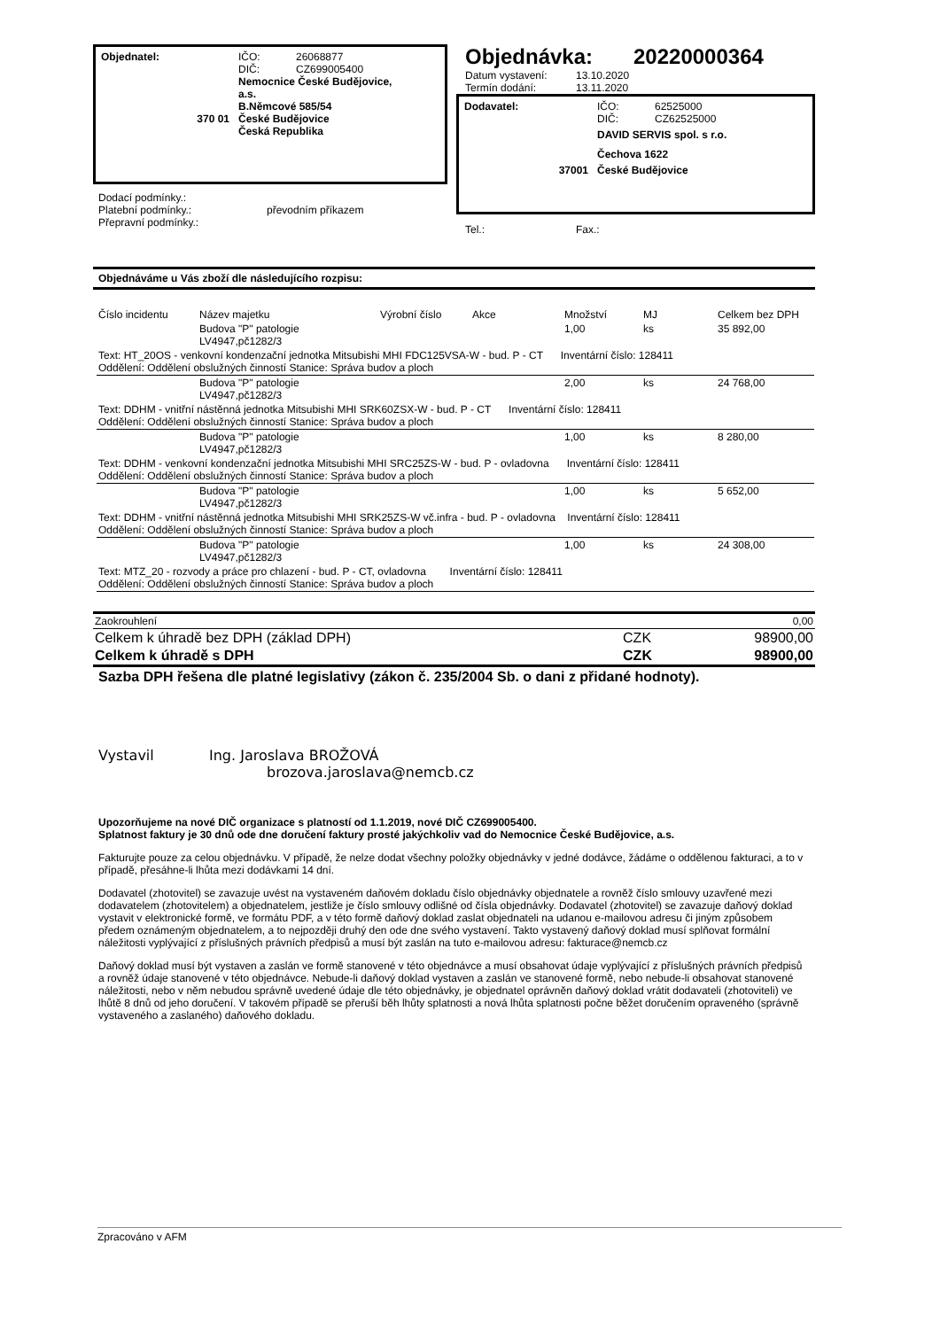Objednatel: IČO:
DIČ:
26068877
CZ699005400
Nemocnice České Budějovice,
a.s.
B.Němcové 585/54
370 01 České Budějovice
Česká Republika
Dodací podmínky.:
Platební podmínky.:
Přepravní podmínky.:
převodním příkazem
Objednávka: 20220000364
Datum vystavení:
Termín dodání:
13.10.2020
13.11.2020
Dodavatel: IČO:
DIČ:
62525000
CZ62525000
DAVID SERVIS spol. s r.o.
Čechova 1622
37001 České Budějovice
Tel.: Fax.:
Objednáváme u Vás zboží dle následujícího rozpisu:
| Číslo incidentu | Název majetku | Výrobní číslo | Akce | Množství | MJ | Celkem bez DPH |
| --- | --- | --- | --- | --- | --- | --- |
| | Budova "P" patologie LV4947,pč1282/3 | | | 1,00 | ks | 35 892,00 |
| Text: HT_20OS - venkovní kondenzační jednotka Mitsubishi MHI FDC125VSA-W - bud. P - CT Inventární číslo: 128411 Oddělení: Oddělení obslužných činností Stanice: Správa budov a ploch | | | | | | |
| | Budova "P" patologie LV4947,pč1282/3 | | | 2,00 | ks | 24 768,00 |
| Text: DDHM - vnitřní nástěnná jednotka Mitsubishi MHI SRK60ZSX-W - bud. P - CT Inventární číslo: 128411 Oddělení: Oddělení obslužných činností Stanice: Správa budov a ploch | | | | | | |
| | Budova "P" patologie LV4947,pč1282/3 | | | 1,00 | ks | 8 280,00 |
| Text: DDHM - venkovní kondenzační jednotka Mitsubishi MHI SRC25ZS-W - bud. P - ovladovna Inventární číslo: 128411 Oddělení: Oddělení obslužných činností Stanice: Správa budov a ploch | | | | | | |
| | Budova "P" patologie LV4947,pč1282/3 | | | 1,00 | ks | 5 652,00 |
| Text: DDHM - vnitřní nástěnná jednotka Mitsubishi MHI SRK25ZS-W vč.infra - bud. P - ovladovna Inventární číslo: 128411 Oddělení: Oddělení obslužných činností Stanice: Správa budov a ploch | | | | | | |
| | Budova "P" patologie LV4947,pč1282/3 | | | 1,00 | ks | 24 308,00 |
| Text: MTZ_20 - rozvody a práce pro chlazení - bud. P - CT, ovladovna Inventární číslo: 128411 Oddělení: Oddělení obslužných činností Stanice: Správa budov a ploch | | | | | | |
| Zaokrouhlení | | 0,00 |
| Celkem k úhradě bez DPH (základ DPH) | CZK | 98900,00 |
| Celkem k úhradě s DPH | CZK | 98900,00 |
Sazba DPH řešena dle platné legislativy (zákon č. 235/2004 Sb. o dani z přidané hodnoty).
Vystavil Ing. Jaroslava BROŽOVÁ
brozova.jaroslava@nemcb.cz
Upozorňujeme na nové DIČ organizace s platností od 1.1.2019, nové DIČ CZ699005400.
Splatnost faktury je 30 dnů ode dne doručení faktury prosté jakýchkoliv vad do Nemocnice České Budějovice, a.s.
Fakturujte pouze za celou objednávku. V případě, že nelze dodat všechny položky objednávky v jedné dodávce, žádáme o oddělenou fakturaci, a to v případě, přesáhne-li lhůta mezi dodávkami 14 dní.
Dodavatel (zhotovitel) se zavazuje uvést na vystaveném daňovém dokladu číslo objednávky objednatele a rovněž číslo smlouvy uzavřené mezi dodavatelem (zhotovitelem) a objednatelem, jestliže je číslo smlouvy odlišné od čísla objednávky. Dodavatel (zhotovitel) se zavazuje daňový doklad vystavit v elektronické formě, ve formátu PDF, a v této formě daňový doklad zaslat objednateli na udanou e-mailovou adresu či jiným způsobem předem oznámeným objednatelem, a to nejpozději druhý den ode dne svého vystavení. Takto vystavený daňový doklad musí splňovat formální náležitosti vyplývající z příslušných právních předpisů a musí být zaslán na tuto e-mailovou adresu: fakturace@nemcb.cz
Daňový doklad musí být vystaven a zaslán ve formě stanovené v této objednávce a musí obsahovat údaje vyplývající z příslušných právních předpisů a rovněž údaje stanovené v této objednávce. Nebude-li daňový doklad vystaven a zaslán ve stanovené formě, nebo nebude-li obsahovat stanovené náležitosti, nebo v něm nebudou správně uvedené údaje dle této objednávky, je objednatel oprávněn daňový doklad vrátit dodavateli (zhotoviteli) ve lhůtě 8 dnů od jeho doručení. V takovém případě se přeruší běh lhůty splatnosti a nová lhůta splatnosti počne běžet doručením opraveného (správně vystaveného a zaslaného) daňového dokladu.
Zpracováno v AFM